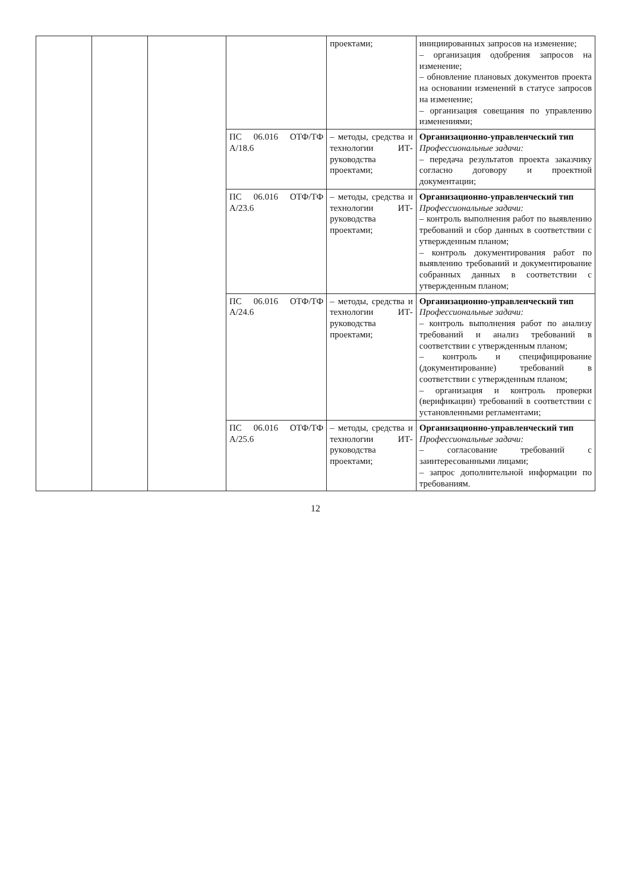| | | | | проектами; | инициированных запросов на изменение; – организация одобрения запросов на изменение; – обновление плановых документов проекта на основании изменений в статусе запросов на изменение; – организация совещания по управлению изменениями; |
| | | | ПС 06.016 ОТФ/ТФ А/18.6 | – методы, средства и технологии ИТ-руководства проектами; | Организационно-управленческий тип Профессиональные задачи: – передача результатов проекта заказчику согласно договору и проектной документации; |
| | | | ПС 06.016 ОТФ/ТФ А/23.6 | – методы, средства и технологии ИТ-руководства проектами; | Организационно-управленческий тип Профессиональные задачи: – контроль выполнения работ по выявлению требований и сбор данных в соответствии с утвержденным планом; – контроль документирования работ по выявлению требований и документирование собранных данных в соответствии с утвержденным планом; |
| | | | ПС 06.016 ОТФ/ТФ А/24.6 | – методы, средства и технологии ИТ-руководства проектами; | Организационно-управленческий тип Профессиональные задачи: – контроль выполнения работ по анализу требований и анализ требований в соответствии с утвержденным планом; – контроль и специфицирование (документирование) требований в соответствии с утвержденным планом; – организация и контроль проверки (верификации) требований в соответствии с установленными регламентами; |
| | | | ПС 06.016 ОТФ/ТФ А/25.6 | – методы, средства и технологии ИТ-руководства проектами; | Организационно-управленческий тип Профессиональные задачи: – согласование требований с заинтересованными лицами; – запрос дополнительной информации по требованиям. |
12